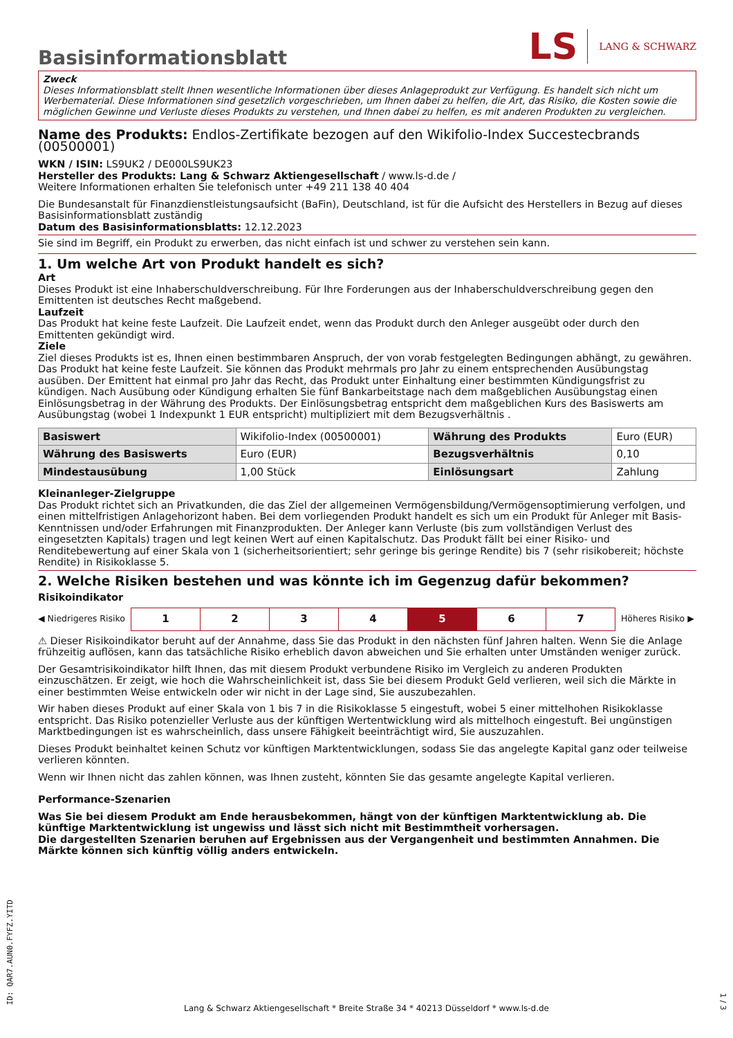Basisinformationsblatt
LS LANG & SCHWARZ
Zweck
Dieses Informationsblatt stellt Ihnen wesentliche Informationen über dieses Anlageprodukt zur Verfügung. Es handelt sich nicht um Werbematerial. Diese Informationen sind gesetzlich vorgeschrieben, um Ihnen dabei zu helfen, die Art, das Risiko, die Kosten sowie die möglichen Gewinne und Verluste dieses Produkts zu verstehen, und Ihnen dabei zu helfen, es mit anderen Produkten zu vergleichen.
Name des Produkts: Endlos-Zertifikate bezogen auf den Wikifolio-Index Succestecbrands (00500001)
WKN / ISIN: LS9UK2 / DE000LS9UK23
Hersteller des Produkts: Lang & Schwarz Aktiengesellschaft / www.ls-d.de /
Weitere Informationen erhalten Sie telefonisch unter +49 211 138 40 404
Die Bundesanstalt für Finanzdienstleistungsaufsicht (BaFin), Deutschland, ist für die Aufsicht des Herstellers in Bezug auf dieses Basisinformationsblatt zuständig
Datum des Basisinformationsblatts: 12.12.2023
Sie sind im Begriff, ein Produkt zu erwerben, das nicht einfach ist und schwer zu verstehen sein kann.
1. Um welche Art von Produkt handelt es sich?
Art
Dieses Produkt ist eine Inhaberschuldverschreibung. Für Ihre Forderungen aus der Inhaberschuldverschreibung gegen den Emittenten ist deutsches Recht maßgebend.
Laufzeit
Das Produkt hat keine feste Laufzeit. Die Laufzeit endet, wenn das Produkt durch den Anleger ausgeübt oder durch den Emittenten gekündigt wird.
Ziele
Ziel dieses Produkts ist es, Ihnen einen bestimmbaren Anspruch, der von vorab festgelegten Bedingungen abhängt, zu gewähren. Das Produkt hat keine feste Laufzeit. Sie können das Produkt mehrmals pro Jahr zu einem entsprechenden Ausübungstag ausüben. Der Emittent hat einmal pro Jahr das Recht, das Produkt unter Einhaltung einer bestimmten Kündigungsfrist zu kündigen. Nach Ausübung oder Kündigung erhalten Sie fünf Bankarbeitstage nach dem maßgeblichen Ausübungstag einen Einlösungsbetrag in der Währung des Produkts. Der Einlösungsbetrag entspricht dem maßgeblichen Kurs des Basiswerts am Ausübungstag (wobei 1 Indexpunkt 1 EUR entspricht) multipliziert mit dem Bezugsverhältnis .
| Basiswert | Wikifolio-Index (00500001) | Währung des Produkts | Euro (EUR) |
| Währung des Basiswerts | Euro (EUR) | Bezugsverhältnis | 0,10 |
| Mindestausübung | 1,00 Stück | Einlösungsart | Zahlung |
Kleinanleger-Zielgruppe
Das Produkt richtet sich an Privatkunden, die das Ziel der allgemeinen Vermögensbildung/Vermögensoptimierung verfolgen, und einen mittelfristigen Anlagehorizont haben. Bei dem vorliegenden Produkt handelt es sich um ein Produkt für Anleger mit Basis-Kenntnissen und/oder Erfahrungen mit Finanzprodukten. Der Anleger kann Verluste (bis zum vollständigen Verlust des eingesetzten Kapitals) tragen und legt keinen Wert auf einen Kapitalschutz. Das Produkt fällt bei einer Risiko- und Renditebewertung auf einer Skala von 1 (sicherheitsorientiert; sehr geringe bis geringe Rendite) bis 7 (sehr risikobereit; höchste Rendite) in Risikoklasse 5.
2. Welche Risiken bestehen und was könnte ich im Gegenzug dafür bekommen?
Risikoindikator
◀ Niedrigeres Risiko
| 1 | 2 | 3 | 4 | 5 | 6 | 7 |
Höheres Risiko ▶
⚠ Dieser Risikoindikator beruht auf der Annahme, dass Sie das Produkt in den nächsten fünf Jahren halten. Wenn Sie die Anlage frühzeitig auflösen, kann das tatsächliche Risiko erheblich davon abweichen und Sie erhalten unter Umständen weniger zurück.
Der Gesamtrisikoindikator hilft Ihnen, das mit diesem Produkt verbundene Risiko im Vergleich zu anderen Produkten einzuschätzen. Er zeigt, wie hoch die Wahrscheinlichkeit ist, dass Sie bei diesem Produkt Geld verlieren, weil sich die Märkte in einer bestimmten Weise entwickeln oder wir nicht in der Lage sind, Sie auszubezahlen.
Wir haben dieses Produkt auf einer Skala von 1 bis 7 in die Risikoklasse 5 eingestuft, wobei 5 einer mittelhohen Risikoklasse entspricht. Das Risiko potenzieller Verluste aus der künftigen Wertentwicklung wird als mittelhoch eingestuft. Bei ungünstigen Marktbedingungen ist es wahrscheinlich, dass unsere Fähigkeit beeinträchtigt wird, Sie auszuzahlen.
Dieses Produkt beinhaltet keinen Schutz vor künftigen Marktentwicklungen, sodass Sie das angelegte Kapital ganz oder teilweise verlieren könnten.
Wenn wir Ihnen nicht das zahlen können, was Ihnen zusteht, könnten Sie das gesamte angelegte Kapital verlieren.
Performance-Szenarien
Was Sie bei diesem Produkt am Ende herausbekommen, hängt von der künftigen Marktentwicklung ab. Die künftige Marktentwicklung ist ungewiss und lässt sich nicht mit Bestimmtheit vorhersagen.
Die dargestellten Szenarien beruhen auf Ergebnissen aus der Vergangenheit und bestimmten Annahmen. Die Märkte können sich künftig völlig anders entwickeln.
ID: QAR7.AUN0.FYFZ.YITD
1 / 3
Lang & Schwarz Aktiengesellschaft * Breite Straße 34 * 40213 Düsseldorf * www.ls-d.de